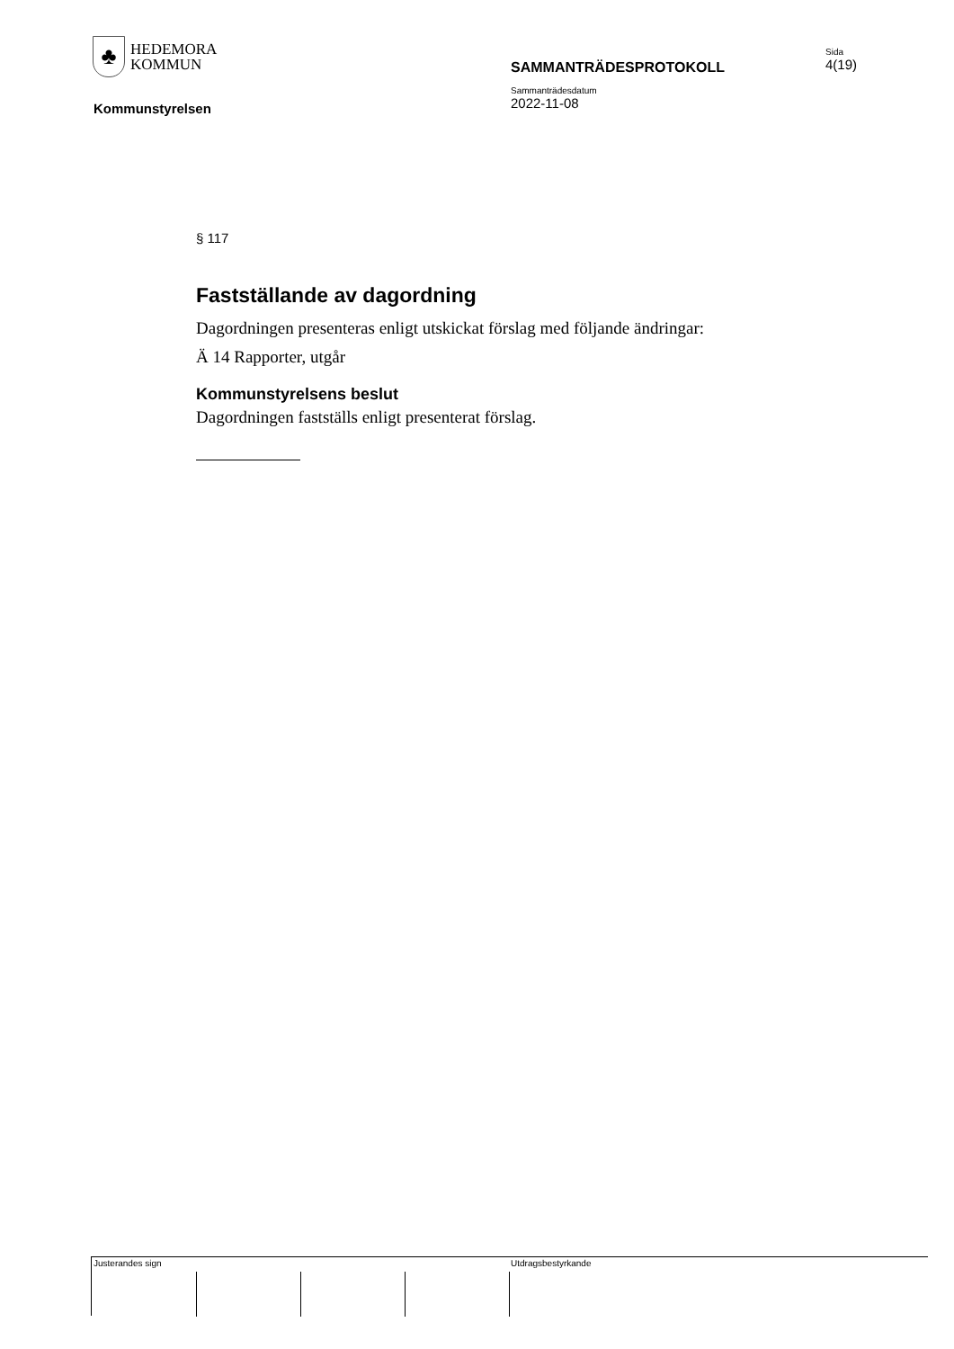♣
HEDEMORA
KOMMUN
Sida
4(19)
SAMMANTRÄDESPROTOKOLL
Sammanträdesdatum
2022-11-08
Kommunstyrelsen
§ 117
Fastställande av dagordning
Dagordningen presenteras enligt utskickat förslag med följande ändringar:
Ä 14 Rapporter, utgår
Kommunstyrelsens beslut
Dagordningen fastställs enligt presenterat förslag.
Justerandes sign Utdragsbestyrkande